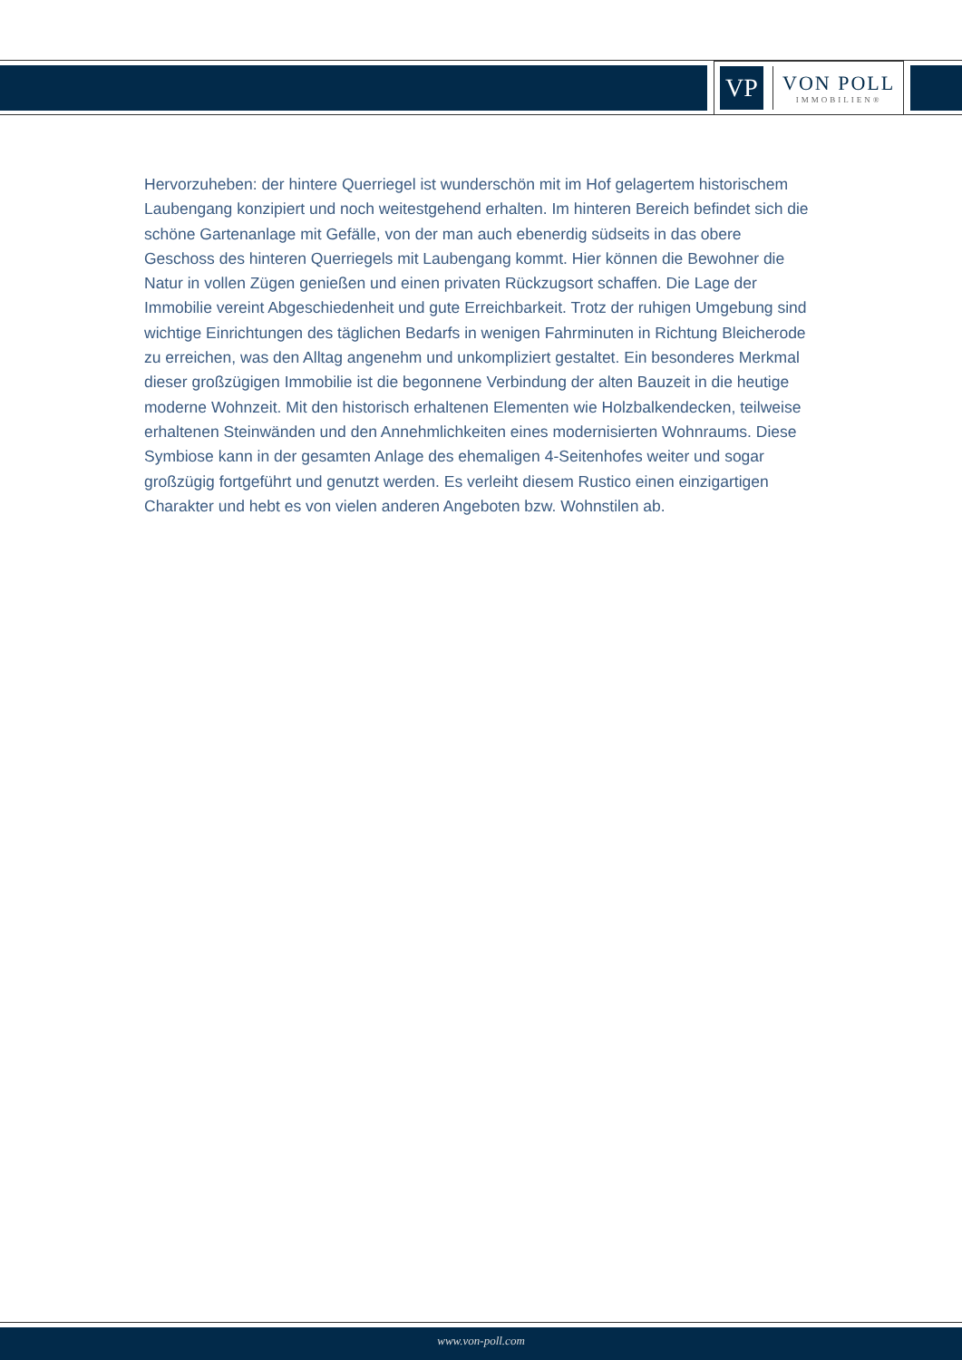VP
VON POLL
IMMOBILIEN®
Hervorzuheben: der hintere Querriegel ist wunderschön mit im Hof gelagertem historischem Laubengang konzipiert und noch weitestgehend erhalten. Im hinteren Bereich befindet sich die schöne Gartenanlage mit Gefälle, von der man auch ebenerdig südseits in das obere Geschoss des hinteren Querriegels mit Laubengang kommt. Hier können die Bewohner die Natur in vollen Zügen genießen und einen privaten Rückzugsort schaffen. Die Lage der Immobilie vereint Abgeschiedenheit und gute Erreichbarkeit. Trotz der ruhigen Umgebung sind wichtige Einrichtungen des täglichen Bedarfs in wenigen Fahrminuten in Richtung Bleicherode zu erreichen, was den Alltag angenehm und unkompliziert gestaltet. Ein besonderes Merkmal dieser großzügigen Immobilie ist die begonnene Verbindung der alten Bauzeit in die heutige moderne Wohnzeit. Mit den historisch erhaltenen Elementen wie Holzbalkendecken, teilweise erhaltenen Steinwänden und den Annehmlichkeiten eines modernisierten Wohnraums. Diese Symbiose kann in der gesamten Anlage des ehemaligen 4-Seitenhofes weiter und sogar großzügig fortgeführt und genutzt werden. Es verleiht diesem Rustico einen einzigartigen Charakter und hebt es von vielen anderen Angeboten bzw. Wohnstilen ab.
www.von-poll.com